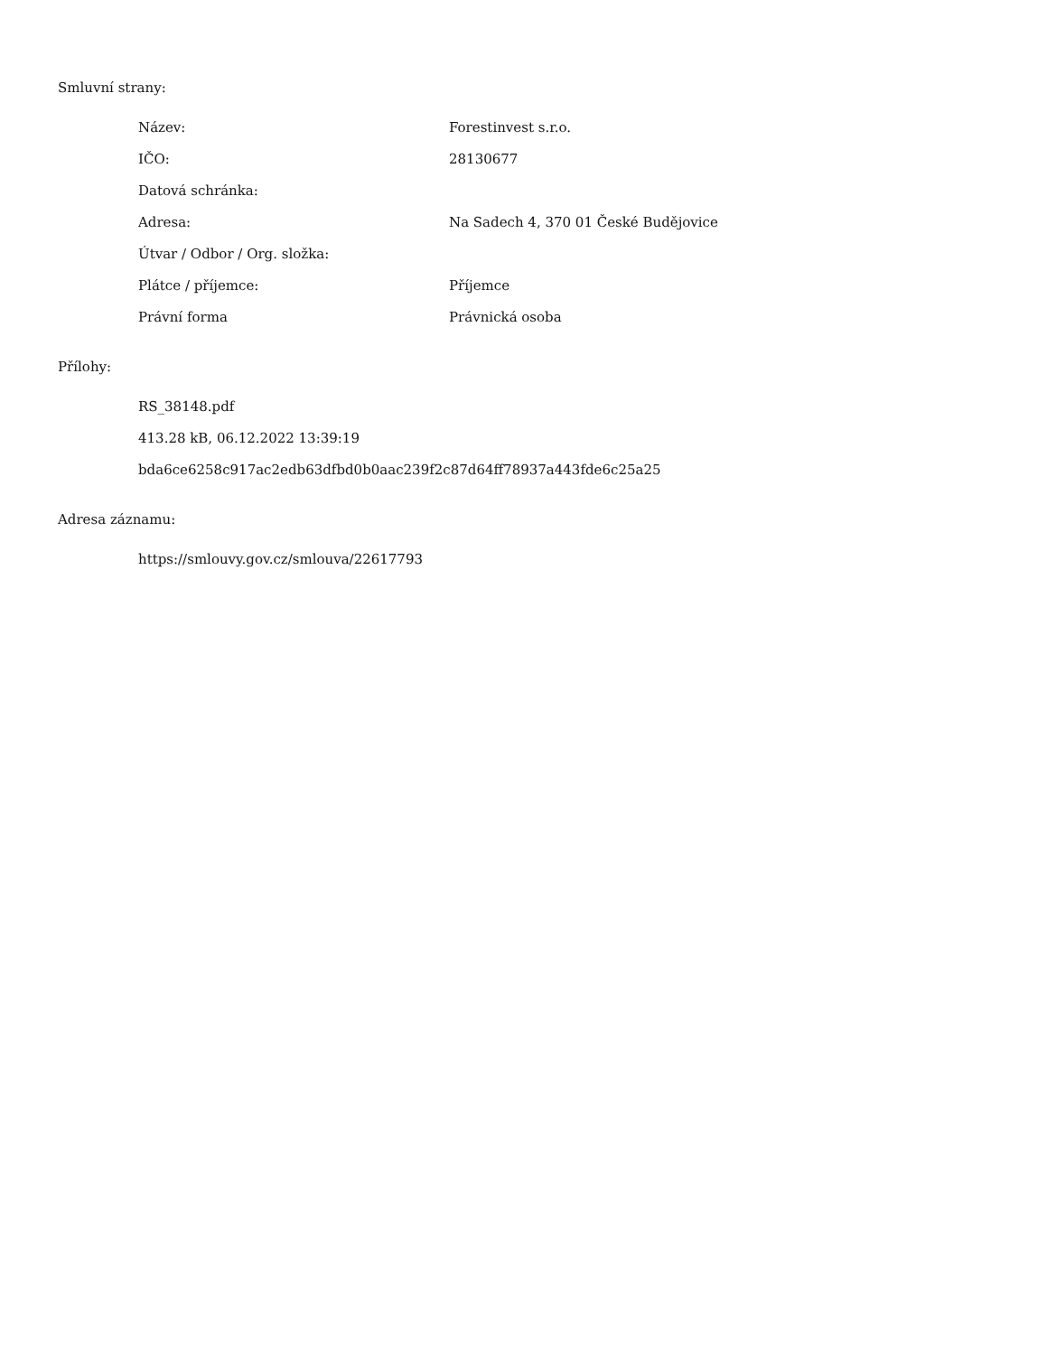Smluvní strany:
| Název: | Forestinvest s.r.o. |
| IČO: | 28130677 |
| Datová schránka: | |
| Adresa: | Na Sadech 4, 370 01 České Budějovice |
| Útvar / Odbor / Org. složka: | |
| Plátce / příjemce: | Příjemce |
| Právní forma | Právnická osoba |
Přílohy:
RS_38148.pdf
413.28 kB, 06.12.2022 13:39:19
bda6ce6258c917ac2edb63dfbd0b0aac239f2c87d64ff78937a443fde6c25a25
Adresa záznamu:
https://smlouvy.gov.cz/smlouva/22617793